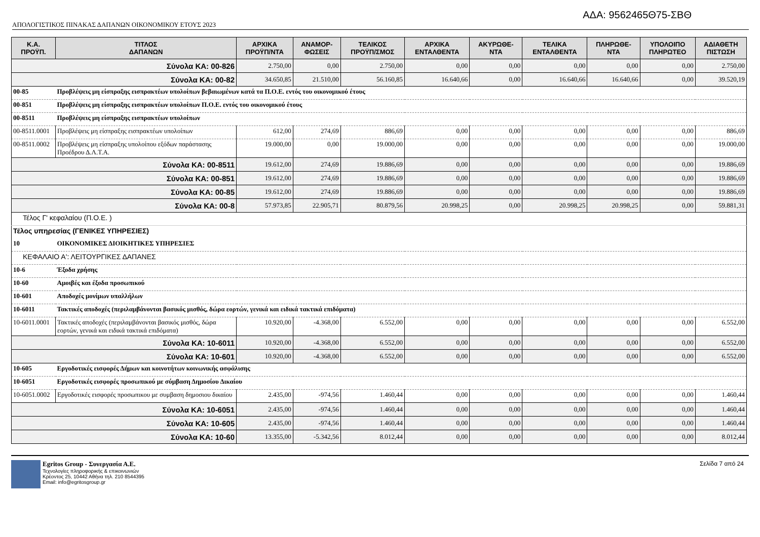ΑΔΑ: 9562465Θ75-ΣΒΘ
ΑΠΟΛΟΓΙΣΤΙΚΟΣ ΠΙΝΑΚΑΣ ΔΑΠΑΝΩΝ ΟΙΚΟΝΟΜΙΚΟΥ ΕΤΟΥΣ 2023
| Κ.Α. ΠΡΟΫΠ. | ΤΙΤΛΟΣ ΔΑΠΑΝΩΝ | ΑΡΧΙΚΑ ΠΡΟΫΠ/ΝΤΑ | ΑΝΑΜΟΡ- ΦΩΣΕΙΣ | ΤΕΛΙΚΟΣ ΠΡΟΫΠ/ΣΜΟΣ | ΑΡΧΙΚΑ ΕΝΤΑΛΘΕΝΤΑ | ΑΚΥΡΩΘΕ- ΝΤΑ | ΤΕΛΙΚΑ ΕΝΤΑΛΘΕΝΤΑ | ΠΛΗΡΩΘΕ- ΝΤΑ | ΥΠΟΛΟΙΠΟ ΠΛΗΡΩΤΕΟ | ΑΔΙΑΘΕΤΗ ΠΙΣΤΩΣΗ |
| --- | --- | --- | --- | --- | --- | --- | --- | --- | --- | --- |
| Σύνολα ΚΑ: 00-826 | | 2.750,00 | 0,00 | 2.750,00 | 0,00 | 0,00 | 0,00 | 0,00 | 0,00 | 2.750,00 |
| Σύνολα ΚΑ: 00-82 | | 34.650,85 | 21.510,00 | 56.160,85 | 16.640,66 | 0,00 | 16.640,66 | 16.640,66 | 0,00 | 39.520,19 |
| 00-85 | Προβλέψεις μη είσπραξης εισπρακτέων υπολοίπων βεβαιωμένων κατά τα Π.Ο.Ε. εντός του οικονομικού έτους | | | | | | | | | |
| 00-851 | Προβλέψεις μη είσπραξης εισπρακτέων υπολοίπων Π.Ο.Ε. εντός του οικονομικού έτους | | | | | | | | | |
| 00-8511 | Προβλέψεις μη είσπραξης εισπρακτέων υπολοίπων | | | | | | | | | |
| 00-8511.0001 | Προβλέψεις μη είσπραξης εισπρακτέων υπολοίπων | 612,00 | 274,69 | 886,69 | 0,00 | 0,00 | 0,00 | 0,00 | 0,00 | 886,69 |
| 00-8511.0002 | Προβλέψεις μη είσπραξης υπολοίπου εξόδων παράστασης Προέδρου Δ.Λ.Τ.Α. | 19.000,00 | 0,00 | 19.000,00 | 0,00 | 0,00 | 0,00 | 0,00 | 0,00 | 19.000,00 |
| Σύνολα ΚΑ: 00-8511 | | 19.612,00 | 274,69 | 19.886,69 | 0,00 | 0,00 | 0,00 | 0,00 | 0,00 | 19.886,69 |
| Σύνολα ΚΑ: 00-851 | | 19.612,00 | 274,69 | 19.886,69 | 0,00 | 0,00 | 0,00 | 0,00 | 0,00 | 19.886,69 |
| Σύνολα ΚΑ: 00-85 | | 19.612,00 | 274,69 | 19.886,69 | 0,00 | 0,00 | 0,00 | 0,00 | 0,00 | 19.886,69 |
| Σύνολα ΚΑ: 00-8 | | 57.973,85 | 22.905,71 | 80.879,56 | 20.998,25 | 0,00 | 20.998,25 | 20.998,25 | 0,00 | 59.881,31 |
| Τέλος Γ' κεφαλαίου (Π.Ο.Ε. ) | | | | | | | | | | |
| Τέλος υπηρεσίας (ΓΕΝΙΚΕΣ ΥΠΗΡΕΣΙΕΣ) | | | | | | | | | | |
| 10 | ΟΙΚΟΝΟΜΙΚΕΣ ΔΙΟΙΚΗΤΙΚΕΣ ΥΠΗΡΕΣΙΕΣ | | | | | | | | | |
| ΚΕΦΑΛΑΙΟ Α': ΛΕΙΤΟΥΡΓΙΚΕΣ ΔΑΠΑΝΕΣ | | | | | | | | | | |
| 10-6 | Έξοδα χρήσης | | | | | | | | | |
| 10-60 | Αμοιβές και έξοδα προσωπικού | | | | | | | | | |
| 10-601 | Αποδοχές μονίμων υπαλλήλων | | | | | | | | | |
| 10-6011 | Τακτικές αποδοχές (περιλαμβάνονται βασικός μισθός, δώρα εορτών, γενικά και ειδικά τακτικά επιδόματα) | | | | | | | | | |
| 10-6011.0001 | Τακτικές αποδοχές (περιλαμβάνονται βασικός μισθός, δώρα εορτών, γενικά και ειδικά τακτικά επιδόματα) | 10.920,00 | -4.368,00 | 6.552,00 | 0,00 | 0,00 | 0,00 | 0,00 | 0,00 | 6.552,00 |
| Σύνολα ΚΑ: 10-6011 | | 10.920,00 | -4.368,00 | 6.552,00 | 0,00 | 0,00 | 0,00 | 0,00 | 0,00 | 6.552,00 |
| Σύνολα ΚΑ: 10-601 | | 10.920,00 | -4.368,00 | 6.552,00 | 0,00 | 0,00 | 0,00 | 0,00 | 0,00 | 6.552,00 |
| 10-605 | Εργοδοτικές εισφορές Δήμων και κοινοτήτων κοινωνικής ασφάλισης | | | | | | | | | |
| 10-6051 | Εργοδοτικές εισφορές προσωπικού με σύμβαση Δημοσίου Δικαίου | | | | | | | | | |
| 10-6051.0002 | Εργοδοτικές εισφορές προσωπικου με συμβαση δημοσιου δικαίου | 2.435,00 | -974,56 | 1.460,44 | 0,00 | 0,00 | 0,00 | 0,00 | 0,00 | 1.460,44 |
| Σύνολα ΚΑ: 10-6051 | | 2.435,00 | -974,56 | 1.460,44 | 0,00 | 0,00 | 0,00 | 0,00 | 0,00 | 1.460,44 |
| Σύνολα ΚΑ: 10-605 | | 2.435,00 | -974,56 | 1.460,44 | 0,00 | 0,00 | 0,00 | 0,00 | 0,00 | 1.460,44 |
| Σύνολα ΚΑ: 10-60 | | 13.355,00 | -5.342,56 | 8.012,44 | 0,00 | 0,00 | 0,00 | 0,00 | 0,00 | 8.012,44 |
Egritos Group - Συνεργασία Α.Ε.
Τεχνολογίες πληροφορικής & επικοινωνιών
Κρέοντος 25, 10442 Αθήνα τηλ. 210 8544395
Email: info@egritosgroup.gr
Σελίδα 7 από 24